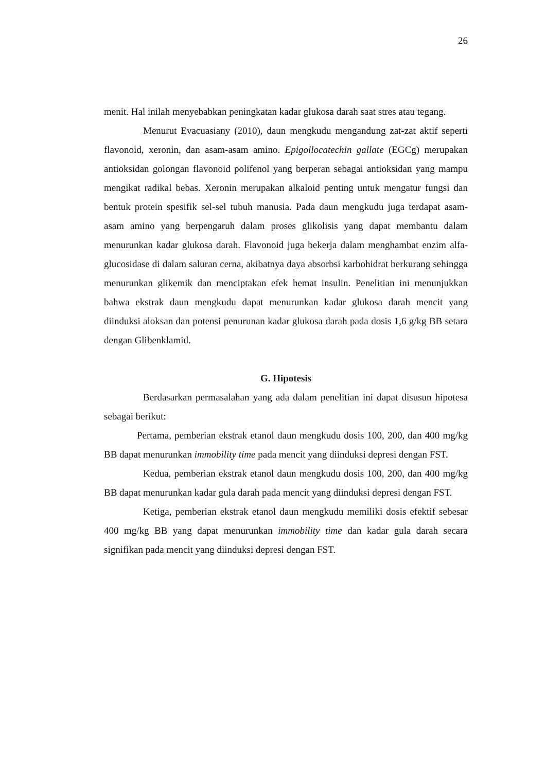26
menit. Hal inilah menyebabkan peningkatan kadar glukosa darah saat stres atau tegang.
Menurut Evacuasiany (2010), daun mengkudu mengandung zat-zat aktif seperti flavonoid, xeronin, dan asam-asam amino. Epigollocatechin gallate (EGCg) merupakan antioksidan golongan flavonoid polifenol yang berperan sebagai antioksidan yang mampu mengikat radikal bebas. Xeronin merupakan alkaloid penting untuk mengatur fungsi dan bentuk protein spesifik sel-sel tubuh manusia. Pada daun mengkudu juga terdapat asam-asam amino yang berpengaruh dalam proses glikolisis yang dapat membantu dalam menurunkan kadar glukosa darah. Flavonoid juga bekerja dalam menghambat enzim alfa-glucosidase di dalam saluran cerna, akibatnya daya absorbsi karbohidrat berkurang sehingga menurunkan glikemik dan menciptakan efek hemat insulin. Penelitian ini menunjukkan bahwa ekstrak daun mengkudu dapat menurunkan kadar glukosa darah mencit yang diinduksi aloksan dan potensi penurunan kadar glukosa darah pada dosis 1,6 g/kg BB setara dengan Glibenklamid.
G. Hipotesis
Berdasarkan permasalahan yang ada dalam penelitian ini dapat disusun hipotesa sebagai berikut:
Pertama, pemberian ekstrak etanol daun mengkudu dosis 100, 200, dan 400 mg/kg BB dapat menurunkan immobility time pada mencit yang diinduksi depresi dengan FST.
Kedua, pemberian ekstrak etanol daun mengkudu dosis 100, 200, dan 400 mg/kg BB dapat menurunkan kadar gula darah pada mencit yang diinduksi depresi dengan FST.
Ketiga, pemberian ekstrak etanol daun mengkudu memiliki dosis efektif sebesar 400 mg/kg BB yang dapat menurunkan immobility time dan kadar gula darah secara signifikan pada mencit yang diinduksi depresi dengan FST.